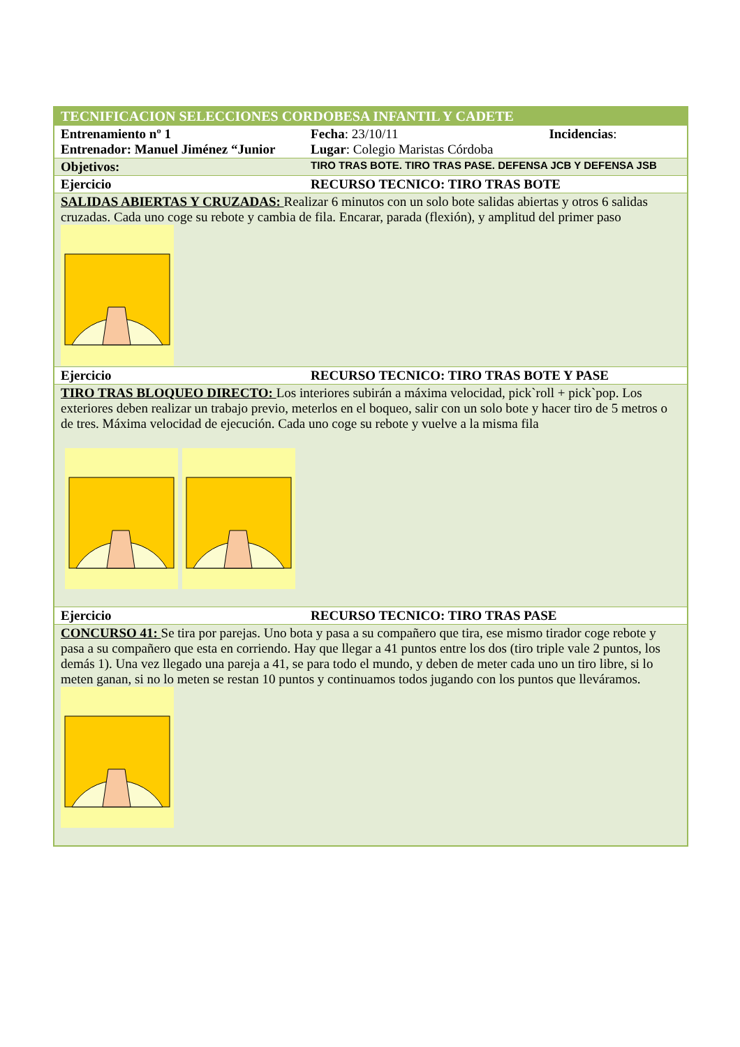| TECNIFICACION SELECCIONES CORDOBESA INFANTIL Y CADETE | | |
| Entrenamiento nº 1 Entrenador: Manuel Jiménez “Junior | Fecha : 23/10/11 Lugar : Colegio Maristas Córdoba | Incidencias : |
| Objetivos: | TIRO TRAS BOTE. TIRO TRAS PASE. DEFENSA JCB Y DEFENSA JSB | |
| Ejercicio | RECURSO TECNICO: TIRO TRAS BOTE | |
| SALIDAS ABIERTAS Y CRUZADAS: Realizar 6 minutos con un solo bote salidas abiertas y otros 6 salidas cruzadas. Cada uno coge su rebote y cambia de fila. Encarar, parada (flexión), y amplitud del primer paso | | |
| Ejercicio | RECURSO TECNICO: TIRO TRAS BOTE Y PASE | |
| TIRO TRAS BLOQUEO DIRECTO: Los interiores subirán a máxima velocidad, pick`roll + pick`pop. Los exteriores deben realizar un trabajo previo, meterlos en el boqueo, salir con un solo bote y hacer tiro de 5 metros o de tres. Máxima velocidad de ejecución. Cada uno coge su rebote y vuelve a la misma fila | | |
| Ejercicio | RECURSO TECNICO: TIRO TRAS PASE | |
| CONCURSO 41: Se tira por parejas. Uno bota y pasa a su compañero que tira, ese mismo tirador coge rebote y pasa a su compañero que esta en corriendo. Hay que llegar a 41 puntos entre los dos (tiro triple vale 2 puntos, los demás 1). Una vez llegado una pareja a 41, se para todo el mundo, y deben de meter cada uno un tiro libre, si lo meten ganan, si no lo meten se restan 10 puntos y continuamos todos jugando con los puntos que lleváramos. | | |